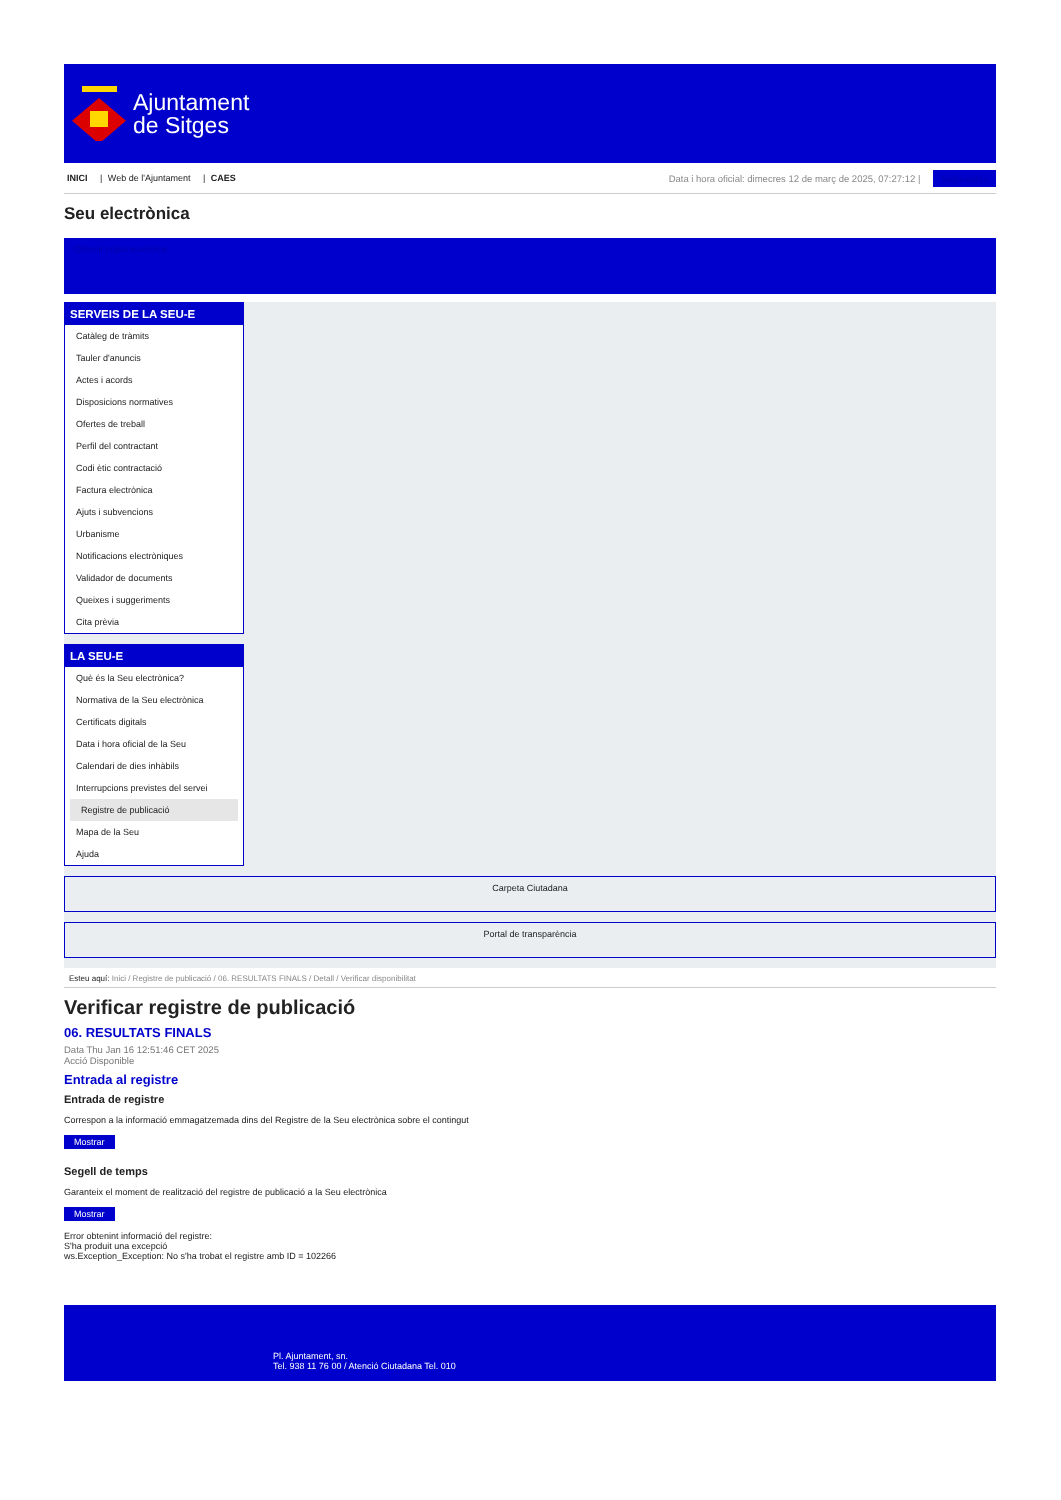Ajuntament
de Sitges
INICI | Web de l'Ajuntament | CAES
Data i hora oficial: dimecres 12 de març de 2025, 07:27:12 | Sincronitza
Seu electrònica
Obtenir còpia autèntica
SERVEIS DE LA SEU-E
Catàleg de tràmits
Tauler d'anuncis
Actes i acords
Disposicions normatives
Ofertes de treball
Perfil del contractant
Codi ètic contractació
Factura electrònica
Ajuts i subvencions
Urbanisme
Notificacions electròniques
Validador de documents
Queixes i suggeriments
Cita prèvia
LA SEU-E
Què és la Seu electrònica?
Normativa de la Seu electrònica
Certificats digitals
Data i hora oficial de la Seu
Calendari de dies inhàbils
Interrupcions previstes del servei
Registre de publicació
Mapa de la Seu
Ajuda
Carpeta Ciutadana
Portal de transparència
Esteu aquí: Inici / Registre de publicació / 06. RESULTATS FINALS / Detall / Verificar disponibilitat
Verificar registre de publicació
06. RESULTATS FINALS
Data Thu Jan 16 12:51:46 CET 2025
Acció Disponible
Entrada al registre
Entrada de registre
Correspon a la informació emmagatzemada dins del Registre de la Seu electrònica sobre el contingut
Mostrar
Segell de temps
Garanteix el moment de realització del registre de publicació a la Seu electrònica
Mostrar
Error obtenint informació del registre:
S'ha produit una excepció
ws.Exception_Exception: No s'ha trobat el registre amb ID = 102266
Pl. Ajuntament, sn.
Tel. 938 11 76 00 / Atenció Ciutadana Tel. 010